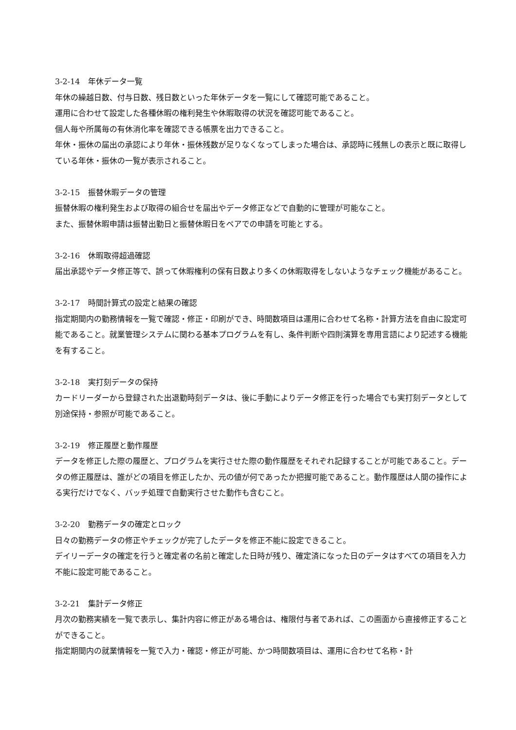3-2-14　年休データ一覧
年休の繰越日数、付与日数、残日数といった年休データを一覧にして確認可能であること。
運用に合わせて設定した各種休暇の権利発生や休暇取得の状況を確認可能であること。
個人毎や所属毎の有休消化率を確認できる帳票を出力できること。
年休・振休の届出の承認により年休・振休残数が足りなくなってしまった場合は、承認時に残無しの表示と既に取得している年休・振休の一覧が表示されること。
3-2-15　振替休暇データの管理
振替休暇の権利発生および取得の組合せを届出やデータ修正などで自動的に管理が可能なこと。
また、振替休暇申請は振替出勤日と振替休暇日をペアでの申請を可能とする。
3-2-16　休暇取得超過確認
届出承認やデータ修正等で、誤って休暇権利の保有日数より多くの休暇取得をしないようなチェック機能があること。
3-2-17　時間計算式の設定と結果の確認
指定期間内の勤務情報を一覧で確認・修正・印刷ができ、時間数項目は運用に合わせて名称・計算方法を自由に設定可能であること。就業管理システムに関わる基本プログラムを有し、条件判断や四則演算を専用言語により記述する機能を有すること。
3-2-18　実打刻データの保持
カードリーダーから登録された出退勤時刻データは、後に手動によりデータ修正を行った場合でも実打刻データとして別途保持・参照が可能であること。
3-2-19　修正履歴と動作履歴
データを修正した際の履歴と、プログラムを実行させた際の動作履歴をそれぞれ記録することが可能であること。データの修正履歴は、誰がどの項目を修正したか、元の値が何であったか把握可能であること。動作履歴は人間の操作による実行だけでなく、バッチ処理で自動実行させた動作も含むこと。
3-2-20　勤務データの確定とロック
日々の勤務データの修正やチェックが完了したデータを修正不能に設定できること。
デイリーデータの確定を行うと確定者の名前と確定した日時が残り、確定済になった日のデータはすべての項目を入力不能に設定可能であること。
3-2-21　集計データ修正
月次の勤務実績を一覧で表示し、集計内容に修正がある場合は、権限付与者であれば、この画面から直接修正することができること。
指定期間内の就業情報を一覧で入力・確認・修正が可能、かつ時間数項目は、運用に合わせて名称・計